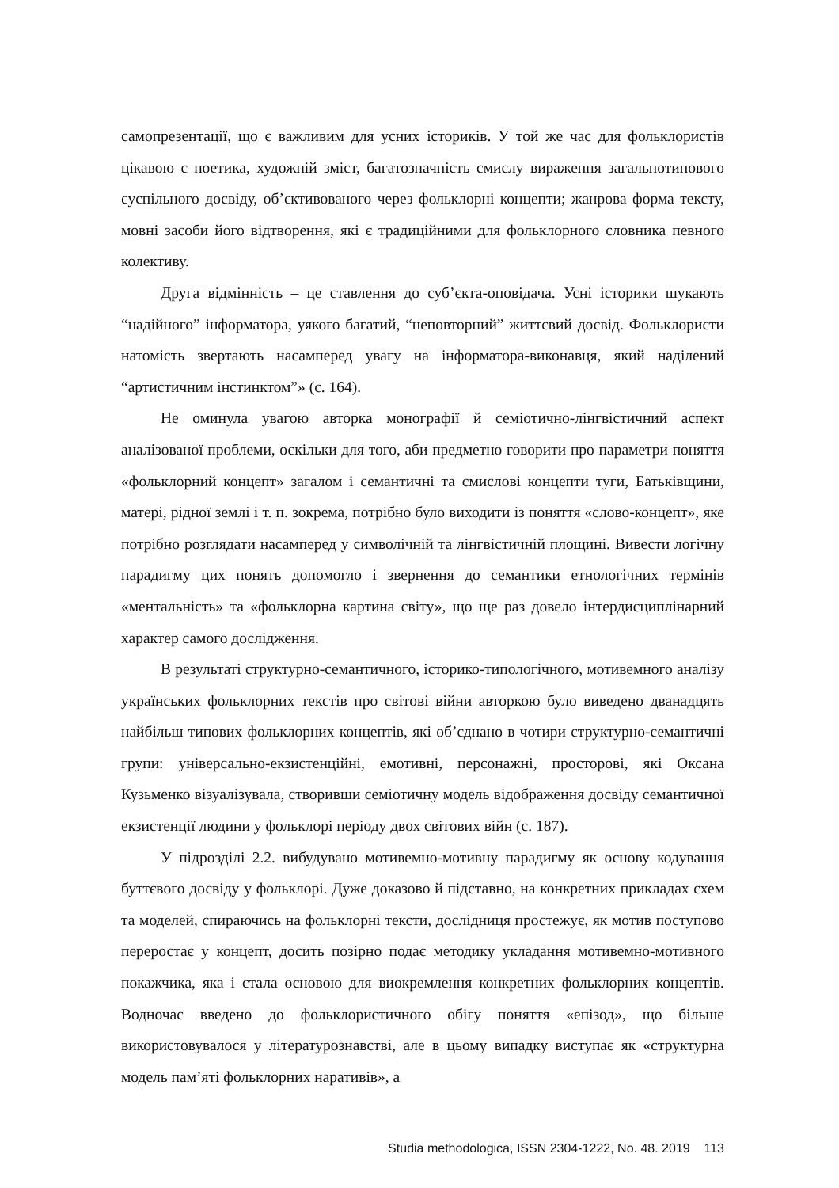самопрезентації, що є важливим для усних істориків. У той же час для фольклористів цікавою є поетика, художній зміст, багатозначність смислу вираження загальнотипового суспільного досвіду, об’єктивованого через фольклорні концепти; жанрова форма тексту, мовні засоби його відтворення, які є традиційними для фольклорного словника певного колективу.
Друга відмінність – це ставлення до суб’єкта-оповідача. Усні історики шукають “надійного” інформатора, уякого багатий, “неповторний” життєвий досвід. Фольклористи натомість звертають насамперед увагу на інформатора-виконавця, який наділений “артистичним інстинктом”» (с. 164).
Не оминула увагою авторка монографії й семіотично-лінгвістичний аспект аналізованої проблеми, оскільки для того, аби предметно говорити про параметри поняття «фольклорний концепт» загалом і семантичні та смислові концепти туги, Батьківщини, матері, рідної землі і т. п. зокрема, потрібно було виходити із поняття «слово-концепт», яке потрібно розглядати насамперед у символічній та лінгвістичній площині. Вивести логічну парадигму цих понять допомогло і звернення до семантики етнологічних термінів «ментальність» та «фольклорна картина світу», що ще раз довело інтердисциплінарний характер самого дослідження.
В результаті структурно-семантичного, історико-типологічного, мотивемного аналізу українських фольклорних текстів про світові війни авторкою було виведено дванадцять найбільш типових фольклорних концептів, які об’єднано в чотири структурно-семантичні групи: універсально-екзистенційні, емотивні, персонажні, просторові, які Оксана Кузьменко візуалізувала, створивши семіотичну модель відображення досвіду семантичної екзистенції людини у фольклорі періоду двох світових війн (с. 187).
У підрозділі 2.2. вибудувано мотивемно-мотивну парадигму як основу кодування буттєвого досвіду у фольклорі. Дуже доказово й підставно, на конкретних прикладах схем та моделей, спираючись на фольклорні тексти, дослідниця простежує, як мотив поступово переростає у концепт, досить позірно подає методику укладання мотивемно-мотивного покажчика, яка і стала основою для виокремлення конкретних фольклорних концептів. Водночас введено до фольклористичного обігу поняття «епізод», що більше використовувалося у літературознавстві, але в цьому випадку виступає як «структурна модель пам’яті фольклорних наративів», а
Studia methodologica, ISSN 2304-1222, No. 48. 2019 113